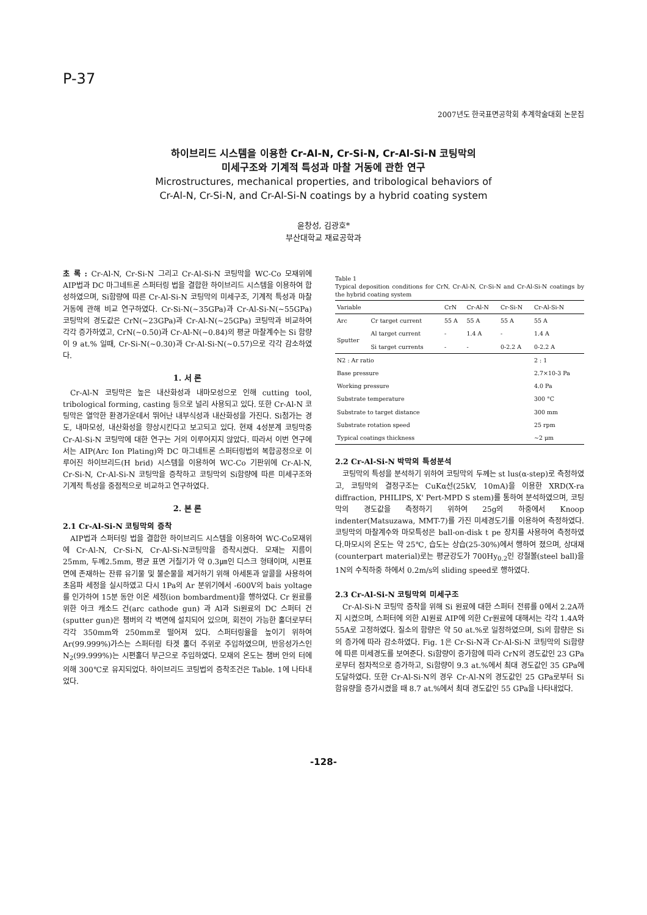P-37
2007년도 한국표면공학회 추계학술대회 논문집
하이브리드 시스템을 이용한 Cr-Al-N, Cr-Si-N, Cr-Al-Si-N 코팅막의
미세구조와 기계적 특성과 마찰 거동에 관한 연구
Microstructures, mechanical properties, and tribological behaviors of
Cr-Al-N, Cr-Si-N, and Cr-Al-Si-N coatings by a hybrid coating system
윤창성, 김광호*
부산대학교 재료공학과
초 록 : Cr-Al-N, Cr-Si-N 그리고 Cr-Al-Si-N 코팅막을 WC-Co 모재위에 AIP법과 DC 마그네트론 스퍼터링 법을 결합한 하이브리드 시스템을 이용하여 합성하였으며, Si함량에 따른 Cr-Al-Si-N 코팅막의 미세구조, 기계적 특성과 마찰 거동에 관해 비교 연구하였다. Cr-Si-N(~35GPa)과 Cr-Al-Si-N(~55GPa) 코팅막의 경도값은 CrN(~23GPa)과 Cr-Al-N(~25GPa) 코팅막과 비교하여 각각 증가하였고, CrN(~0.50)과 Cr-Al-N(~0.84)의 평균 마찰계수는 Si 함량이 9 at.% 일때, Cr-Si-N(~0.30)과 Cr-Al-Si-N(~0.57)으로 각각 감소하였다.
1. 서 론
Cr-Al-N 코팅막은 높은 내산화성과 내마모성으로 인해 cutting tool, tribological forming, casting 등으로 널리 사용되고 있다. 또한 Cr-Al-N 코팅막은 열악한 환경가운데서 뛰어난 내부식성과 내산화성을 가진다. Si첨가는 경도, 내마모성, 내산화성을 향상시킨다고 보고되고 있다. 현재 4성분계 코팅막중 Cr-Al-Si-N 코팅막에 대한 연구는 거의 이루어지지 않았다. 따라서 이번 연구에서는 AIP(Arc Ion Plating)와 DC 마그네트론 스퍼터링법의 복합공정으로 이루어진 하이브리드(H brid) 시스템을 이용하여 WC-Co 기판위에 Cr-Al-N, Cr-Si-N, Cr-Al-Si-N 코팅막을 증착하고 코팅막의 Si함량에 따른 미세구조와 기계적 특성을 중점적으로 비교하고 연구하였다.
2. 본 론
2.1 Cr-Al-Si-N 코팅막의 증착
AIP법과 스퍼터링 법을 결합한 하이브리드 시스템을 이용하여 WC-Co모재위에 Cr-Al-N, Cr-Si-N, Cr-Al-Si-N코팅막을 증착시켰다. 모재는 지름이 25mm, 두께2.5mm, 평균 표면 거칠기가 약 0.3㎛인 디스크 형태이며, 시편표면에 존재하는 잔류 유기물 및 불순물을 제거하기 위해 아세톤과 알콜을 사용하여 초음파 세정을 실시하였고 다시 1Pa의 Ar 분위기에서 -600V의 bais yoltage를 인가하여 15분 동안 이온 세정(ion bombardment)을 행하였다. Cr 원료를 위한 아크 캐소드 건(arc cathode gun) 과 Al과 Si원료의 DC 스퍼터 건(sputter gun)은 챔버의 각 벽면에 설치되어 있으며, 회전이 가능한 홀더로부터 각각 350mm와 250mm로 떨어져 있다. 스퍼터링율을 높이기 위하여 Ar(99.999%)가스는 스퍼터링 타겟 홀더 주위로 주입하였으며, 반응성가스인 N<sub>2</sub>(99.999%)는 시편홀더 부근으로 주입하였다. 모재의 온도는 챔버 안의 터에 의해 300℃로 유지되었다. 하이브리드 코팅법의 증착조건은 Table. 1에 나타내었다.
Table 1
Typical deposition conditions for CrN, Cr-Al-N, Cr-Si-N and Cr-Al-Si-N coatings by the hybrid coating system
| Variable | | CrN | Cr-Al-N | Cr-Si-N | Cr-Al-Si-N |
| --- | --- | --- | --- | --- | --- |
| Arc | Cr target current | 55 A | 55 A | 55 A | 55 A |
| Sputter | Al target current | - | 1.4 A | - | 1.4 A |
| | Si target currents | - | - | 0-2.2 A | 0-2.2 A |
| N2 : Ar ratio | | | | | 2 : 1 |
| Base pressure | | | | | 2.7×10-3 Pa |
| Working pressure | | | | | 4.0 Pa |
| Substrate temperature | | | | | 300 °C |
| Substrate to target distance | | | | | 300 mm |
| Substrate rotation speed | | | | | 25 rpm |
| Typical coatings thickness | | | | | ~2 μm |
2.2 Cr-Al-Si-N 박막의 특성분석
코팅막의 특성을 분석하기 위하여 코팅막의 두께는 st lus(α-step)로 측정하였고, 코팅막의 결정구조는 CuKα선(25kV, 10mA)을 이용한 XRD(X-ra diffraction, PHILIPS, X' Pert-MPD S stem)를 통하여 분석하였으며, 코팅막의 경도값을 측정하기 위하여 25g의 하중에서 Knoop indenter(Matsuzawa, MMT-7)를 가진 미세경도기를 이용하여 측정하였다. 코팅막의 마찰계수와 마모특성은 ball-on-disk t pe 장치를 사용하여 측정하였다.마모시의 온도는 약 25℃, 습도는 상습(25-30%)에서 행하여 졌으며, 상대재 (counterpart material)로는 평균강도가 700Hy<sub>0.2</sub>인 강철볼(steel ball)을 1N의 수직하중 하에서 0.2m/s의 sliding speed로 행하였다.
2.3 Cr-Al-Si-N 코팅막의 미세구조
Cr-Al-Si-N 코팅막 증착을 위해 Si 원료에 대한 스퍼터 전류를 0에서 2.2A까지 시켰으며, 스퍼터에 의한 Al원료 AIP에 의한 Cr원료에 대해서는 각각 1.4A와 55A로 고정하였다. 질소의 함량은 약 50 at.%로 일정하였으며, Si의 함량은 Si의 증가에 따라 감소하였다. Fig. 1은 Cr-Si-N과 Cr-Al-Si-N 코팅막의 Si함량에 따른 미세경도를 보여준다. Si함량이 증가함에 따라 CrN의 경도값인 23 GPa로부터 점차적으로 증가하고, Si함량이 9.3 at.%에서 최대 경도값인 35 GPa에 도달하였다. 또한 Cr-Al-Si-N의 경우 Cr-Al-N의 경도값인 25 GPa로부터 Si 함유량을 증가시켰을 때 8.7 at.%에서 최대 경도값인 55 GPa을 나타내었다.
-128-